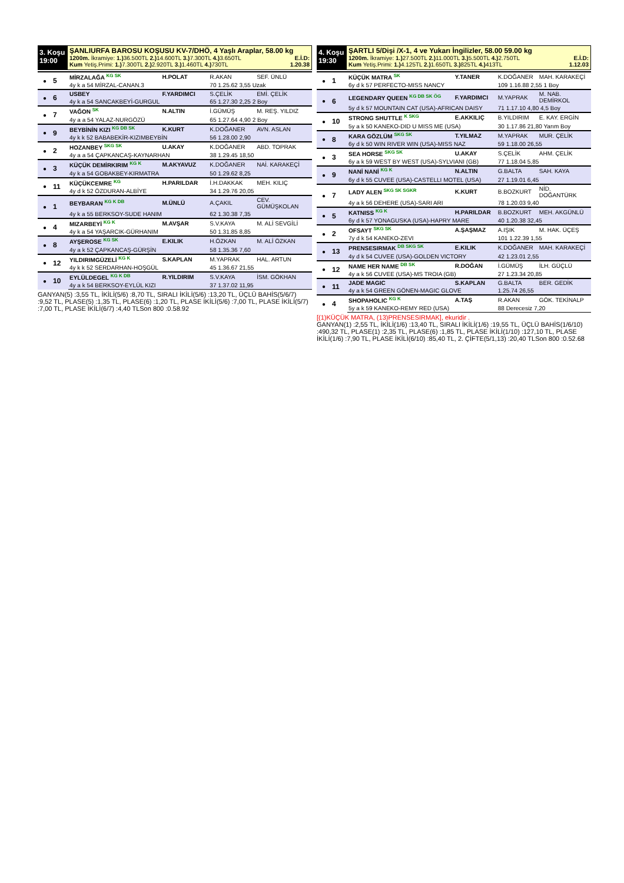3. Koşu
19:00
ŞANLIURFA BAROSU KOŞUSU KV-7/DHÖ, 4 Yaşlı Araplar, 58.00 kg
1200m. İkramiye: 1.) 36.500TL 2.) 14.600TL 3.) 7.300TL 4.) 3.650TL E.İ.D:
Kum Yetiş.Primi: 1.) 7.300TL 2.) 2.920TL 3.) 1.460TL 4.) 730TL 1.20.38
| ● | 5 | MİRZALAĞA <sup>KG SK</sup> | H.POLAT | R.AKAN | SEF. ÜNLÜ |
| | | 4y k a 54 MİRZAL-CANAN.3 | | 70 1.25.62 3,55 Uzak | |
| ● | 6 | USBEY | F.YARDIMCI | S.ÇELİK | EMİ. ÇELİK |
| | | 4y k a 54 SANCAKBEYİ-GURGUL | | 65 1.27.30 2,25 2 Boy | |
| ● | 7 | VAĞON <sup>SK</sup> | N.ALTIN | İ.GÜMÜŞ | M. REŞ. YILDIZ |
| | | 4y a a 54 YALAZ-NURGÖZÜ | | 65 1.27.64 4,90 2 Boy | |
| ● | 9 | BEYBİNİN KIZI <sup>KG DB SK</sup> | K.KURT | K.DOĞANER | AVN. ASLAN |
| | | 4y k k 52 BABABEKİR-KIZIMBEYBİN | | 56 1.28.00 2,90 | |
| ● | 2 | HOZANBEY <sup>SKG SK</sup> | U.AKAY | K.DOĞANER | ABD. TOPRAK |
| | | 4y a a 54 ÇAPKANCAŞ-KAYNARHAN | | 38 1.29.45 18,50 | |
| ● | 3 | KÜÇÜK DEMİRKIRIM <sup>KG K</sup> | M.AKYAVUZ | K.DOĞANER | NAİ. KARAKEÇİ |
| | | 4y k a 54 GOBAKBEY-KIRMATRA | | 50 1.29.62 8,25 | |
| ● | 11 | KÜÇÜKCEMRE <sup>KG</sup> | H.PARILDAR | İ.H.DAKKAK | MEH. KILIÇ |
| | | 4y d k 52 ÖZDURAN-ALBİYE | | 34 1.29.76 20,05 | |
| ● | 1 | BEYBARAN <sup>KG K DB</sup> | M.ÜNLÜ | A.ÇAKIL | CEV. GÜMÜŞKOLAN |
| | | 4y k a 55 BERKSOY-SUDE HANIM | | 62 1.30.38 7,35 | |
| ● | 4 | MIZARBEYİ <sup>KG K</sup> | M.AVŞAR | S.V.KAYA | M. ALİ SEVGİLİ |
| | | 4y k a 54 YAŞARCIK-GÜRHANIM | | 50 1.31.85 8,85 | |
| ● | 8 | AYŞEROSE <sup>KG SK</sup> | E.KILIK | H.ÖZKAN | M. ALİ ÖZKAN |
| | | 4y a k 52 ÇAPKANCAŞ-GÜRŞİN | | 58 1.35.36 7,60 | |
| ● | 12 | YILDIRIMGÜZELİ <sup>KG K</sup> | S.KAPLAN | M.YAPRAK | HAL. ARTUN |
| | | 4y k k 52 SERDARHAN-HOŞGÜL | | 45 1.36.67 21,55 | |
| ● | 10 | EYLÜLDEGEL <sup>KG K DB</sup> | R.YILDIRIM | S.V.KAYA | İSM. GÖKHAN |
| | | 4y a k 54 BERKSOY-EYLÜL KIZI | | 37 1.37.02 11,95 | |
GANYAN(5) :3,55 TL, İKİLİ(5/6) :8,70 TL, SIRALI İKİLİ(5/6) :13,20 TL, ÜÇLÜ BAHİS(5/6/7) :9,52 TL, PLASE(5) :1,35 TL, PLASE(6) :1,20 TL, PLASE İKİLİ(5/6) :7,00 TL, PLASE İKİLİ(5/7) :7,00 TL, PLASE İKİLİ(6/7) :4,40 TLSon 800 :0.58.92
4. Koşu
19:30
ŞARTLI 5/Dişi /X-1, 4 ve Yukarı İngilizler, 58.00 59.00 kg
1200m. İkramiye: 1.) 27.500TL 2.) 11.000TL 3.) 5.500TL 4.) 2.750TL E.İ.D:
Kum Yetiş.Primi: 1.) 4.125TL 2.) 1.650TL 3.) 825TL 4.) 413TL 1.12.03
| ● | 1 | KÜÇÜK MATRA <sup>SK</sup> | Y.TANER | K.DOĞANER | MAH. KARAKEÇİ |
| | | 6y d k 57 PERFECTO-MISS NANCY | | 109 1.16.88 2,55 1 Boy | |
| ● | 6 | LEGENDARY QUEEN <sup>KG DB SK ÖG</sup> | F.YARDIMCI | M.YAPRAK | M. NAB. DEMİRKOL |
| | | 5y d k 57 MOUNTAIN CAT (USA)-AFRICAN DAISY | | 71 1.17.10 4,80 4,5 Boy | |
| ● | 10 | STRONG SHUTTLE <sup>K SKG</sup> | E.AKKILIÇ | B.YILDIRIM | E. KAY. ERGİN |
| | | 5y a k 50 KANEKO-DID U MISS ME (USA) | | 30 1.17.86 21,80 Yarım Boy | |
| ● | 8 | KARA GÖZLÜM <sup>SKG SK</sup> | T.YILMAZ | M.YAPRAK | MUR. ÇELİK |
| | | 6y d k 50 WIN RIVER WIN (USA)-MISS NAZ | | 59 1.18.00 26,55 | |
| ● | 3 | SEA HORSE <sup>SKG SK</sup> | U.AKAY | S.ÇELİK | AHM. ÇELİK |
| | | 6y a k 59 WEST BY WEST (USA)-SYLVIANI (GB) | | 77 1.18.04 5,85 | |
| ● | 9 | NANİ NANİ <sup>KG K</sup> | N.ALTIN | G.BALTA | SAH. KAYA |
| | | 6y d k 55 CUVEE (USA)-CASTELLI MOTEL (USA) | | 27 1.19.01 6,45 | |
| ● | 7 | LADY ALEN <sup>SKG SK SGKR</sup> | K.KURT | B.BOZKURT | NİD. DOĞANTÜRK |
| | | 4y a k 56 DEHERE (USA)-SARI ARI | | 78 1.20.03 9,40 | |
| ● | 5 | KATNISS <sup>KG K</sup> | H.PARILDAR | B.BOZKURT | MEH. AKGÜNLÜ |
| | | 6y d k 57 YONAGUSKA (USA)-HAPRY MARE | | 40 1.20.38 32,45 | |
| ● | 2 | OFSAYT <sup>SKG SK</sup> | A.ŞAŞMAZ | A.IŞIK | M. HAK. ÜÇEŞ |
| | | 7y d k 54 KANEKO-ZEVI | | 101 1.22.39 1,55 | |
| ● | 13 | PRENSESIRMAK <sup>DB SKG SK</sup> | E.KILIK | K.DOĞANER | MAH. KARAKEÇİ |
| | | 4y d k 54 CUVEE (USA)-GOLDEN VICTORY | | 42 1.23.01 2,55 | |
| ● | 12 | NAME HER NAME <sup>DB SK</sup> | R.DOĞAN | İ.GÜMÜŞ | İLH. GÜÇLÜ |
| | | 4y a k 56 CUVEE (USA)-MS TROIA (GB) | | 27 1.23.34 20,85 | |
| ● | 11 | JADE MAGIC | S.KAPLAN | G.BALTA | BER. GEDİK |
| | | 4y a k 54 GREEN GÖNEN-MAGIC GLOVE | | 1.25.74 26,55 | |
| ● | 4 | SHOPAHOLIC <sup>KG K</sup> | A.TAŞ | R.AKAN | GÖK. TEKİNALP |
| | | 5y a k 59 KANEKO-REMY RED (USA) | | 88 Derecesiz 7,20 | |
[(1)KÜÇÜK MATRA, (13)PRENSESIRMAK], ekuridir .
GANYAN(1) :2,55 TL, İKİLİ(1/6) :13,40 TL, SIRALI İKİLİ(1/6) :19,55 TL, ÜÇLÜ BAHİS(1/6/10) :490,32 TL, PLASE(1) :2,35 TL, PLASE(6) :1,85 TL, PLASE İKİLİ(1/10) :127,10 TL, PLASE İKİLİ(1/6) :7,90 TL, PLASE İKİLİ(6/10) :85,40 TL, 2. ÇİFTE(5/1,13) :20,40 TLSon 800 :0.52.68